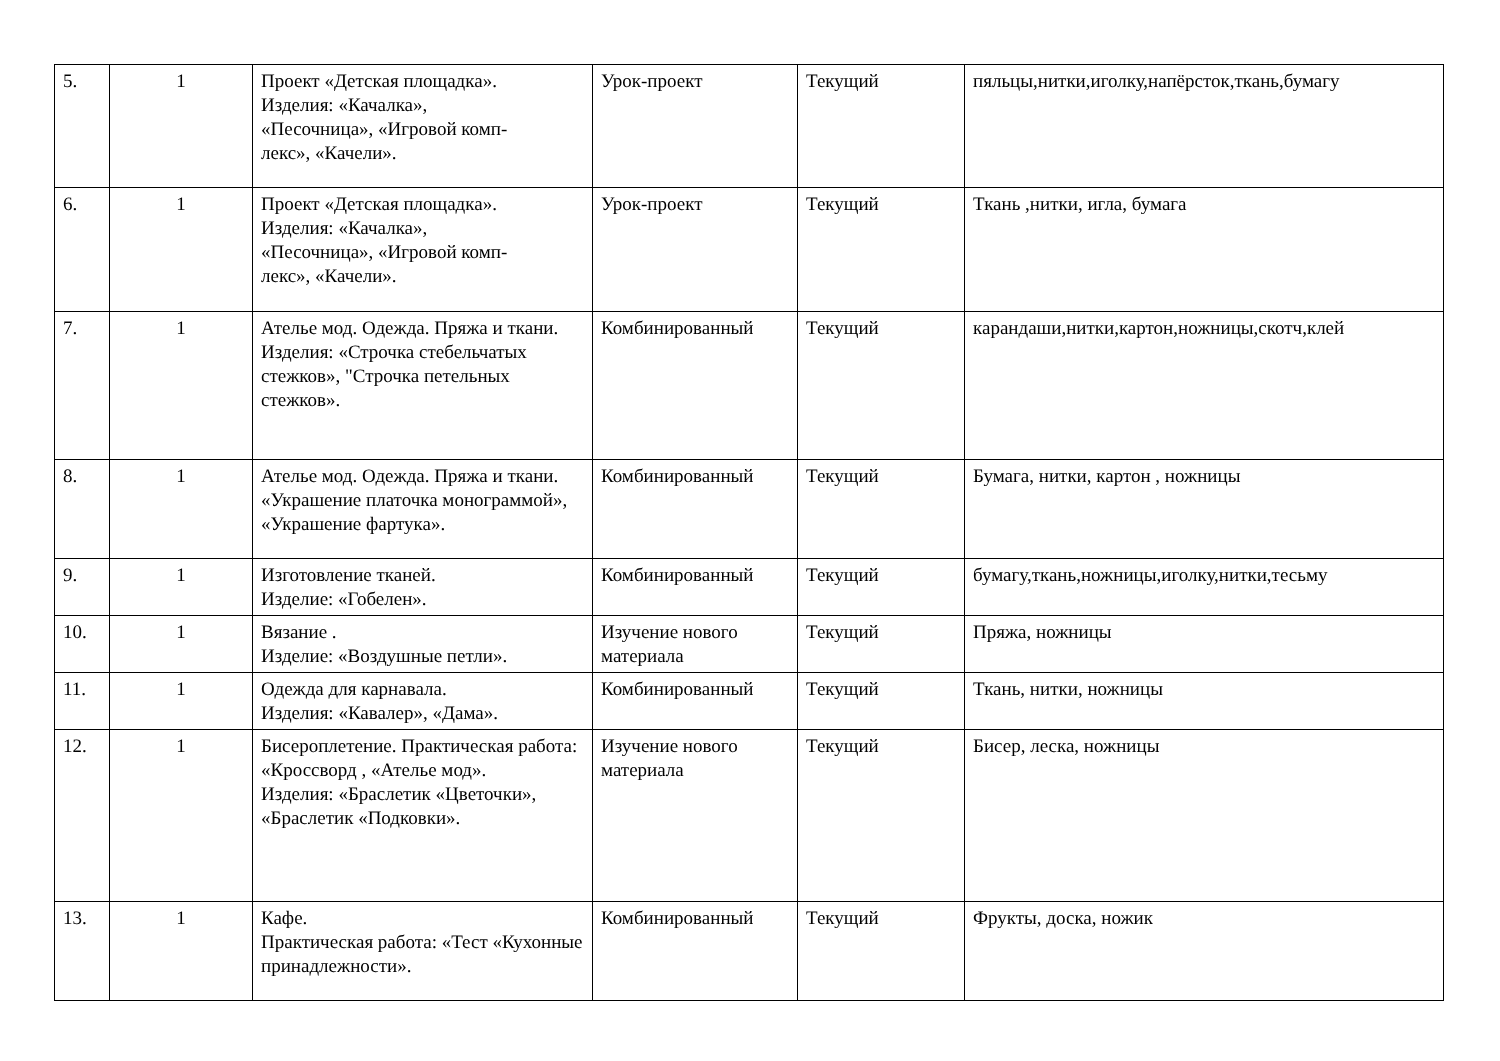| 5. | 1 | Проект «Детская площадка». Изделия: «Качалка», «Песочница», «Игровой комп- лекс», «Качели». | Урок-проект | Текущий | пяльцы,нитки,иголку,напёрсток,ткань,бумагу |
| 6. | 1 | Проект «Детская площадка». Изделия: «Качалка», «Песочница», «Игровой комп- лекс», «Качели». | Урок-проект | Текущий | Ткань ,нитки, игла, бумага |
| 7. | 1 | Ателье мод. Одежда. Пряжа и ткани. Изделия: «Строчка стебельчатых стежков», "Строчка петельных стежков». | Комбинированный | Текущий | карандаши,нитки,картон,ножницы,скотч,клей |
| 8. | 1 | Ателье мод. Одежда. Пряжа и ткани. «Украшение платочка монограммой», «Украшение фартука». | Комбинированный | Текущий | Бумага, нитки, картон , ножницы |
| 9. | 1 | Изготовление тканей. Изделие: «Гобелен». | Комбинированный | Текущий | бумагу,ткань,ножницы,иголку,нитки,тесьму |
| 10. | 1 | Вязание . Изделие: «Воздушные петли». | Изучение нового материала | Текущий | Пряжа, ножницы |
| 11. | 1 | Одежда для карнавала. Изделия: «Кавалер», «Дама». | Комбинированный | Текущий | Ткань, нитки, ножницы |
| 12. | 1 | Бисероплетение. Практическая работа: «Кроссворд , «Ателье мод». Изделия: «Браслетик «Цветочки», «Браслетик «Подковки». | Изучение нового материала | Текущий | Бисер, леска, ножницы |
| 13. | 1 | Кафе. Практическая работа: «Тест «Кухонные принадлежности». | Комбинированный | Текущий | Фрукты, доска, ножик |